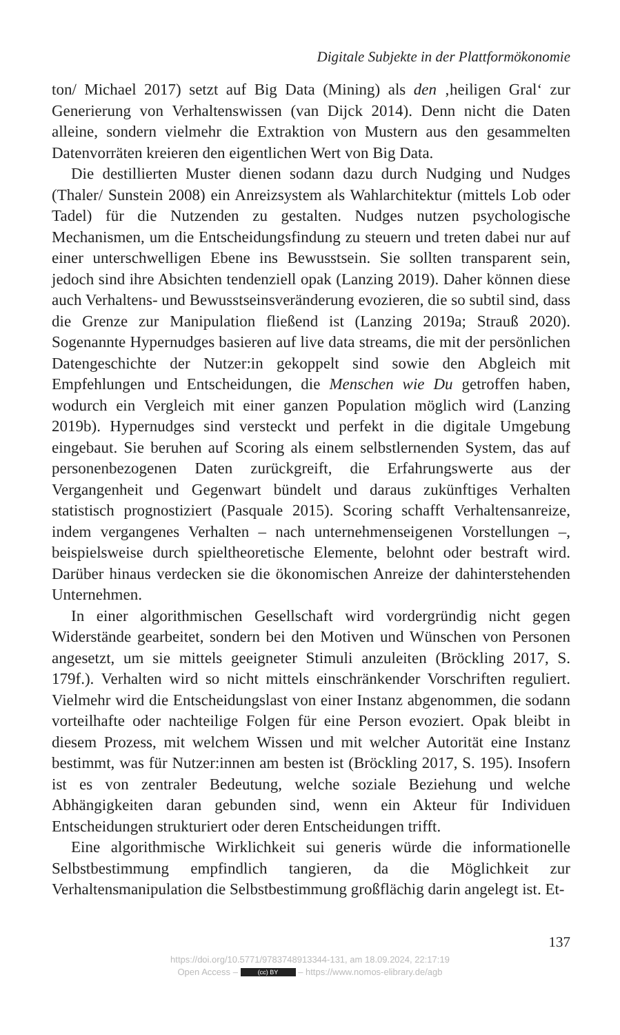Digitale Subjekte in der Plattformökonomie
ton/ Michael 2017) setzt auf Big Data (Mining) als den ‚heiligen Gral‘ zur Generierung von Verhaltenswissen (van Dijck 2014). Denn nicht die Daten alleine, sondern vielmehr die Extraktion von Mustern aus den gesammelten Datenvorräten kreieren den eigentlichen Wert von Big Data.
Die destillierten Muster dienen sodann dazu durch Nudging und Nudges (Thaler/ Sunstein 2008) ein Anreizsystem als Wahlarchitektur (mittels Lob oder Tadel) für die Nutzenden zu gestalten. Nudges nutzen psychologische Mechanismen, um die Entscheidungsfindung zu steuern und treten dabei nur auf einer unterschwelligen Ebene ins Bewusstsein. Sie sollten transparent sein, jedoch sind ihre Absichten tendenziell opak (Lanzing 2019). Daher können diese auch Verhaltens- und Bewusstseinsveränderung evozieren, die so subtil sind, dass die Grenze zur Manipulation fließend ist (Lanzing 2019a; Strauß 2020). Sogenannte Hypernudges basieren auf live data streams, die mit der persönlichen Datengeschichte der Nutzer:in gekoppelt sind sowie den Abgleich mit Empfehlungen und Entscheidungen, die Menschen wie Du getroffen haben, wodurch ein Vergleich mit einer ganzen Population möglich wird (Lanzing 2019b). Hypernudges sind versteckt und perfekt in die digitale Umgebung eingebaut. Sie beruhen auf Scoring als einem selbstlernenden System, das auf personenbezogenen Daten zurückgreift, die Erfahrungswerte aus der Vergangenheit und Gegenwart bündelt und daraus zukünftiges Verhalten statistisch prognostiziert (Pasquale 2015). Scoring schafft Verhaltensanreize, indem vergangenes Verhalten – nach unternehmenseigenen Vorstellungen –, beispielsweise durch spieltheoretische Elemente, belohnt oder bestraft wird. Darüber hinaus verdecken sie die ökonomischen Anreize der dahinterstehenden Unternehmen.
In einer algorithmischen Gesellschaft wird vordergründig nicht gegen Widerstände gearbeitet, sondern bei den Motiven und Wünschen von Personen angesetzt, um sie mittels geeigneter Stimuli anzuleiten (Bröckling 2017, S. 179f.). Verhalten wird so nicht mittels einschränkender Vorschriften reguliert. Vielmehr wird die Entscheidungslast von einer Instanz abgenommen, die sodann vorteilhafte oder nachteilige Folgen für eine Person evoziert. Opak bleibt in diesem Prozess, mit welchem Wissen und mit welcher Autorität eine Instanz bestimmt, was für Nutzer:innen am besten ist (Bröckling 2017, S. 195). Insofern ist es von zentraler Bedeutung, welche soziale Beziehung und welche Abhängigkeiten daran gebunden sind, wenn ein Akteur für Individuen Entscheidungen strukturiert oder deren Entscheidungen trifft.
Eine algorithmische Wirklichkeit sui generis würde die informationelle Selbstbestimmung empfindlich tangieren, da die Möglichkeit zur Verhaltensmanipulation die Selbstbestimmung großflächig darin angelegt ist. Et-
137
https://doi.org/10.5771/9783748913344-131, am 18.09.2024, 22:17:19
Open Access – (cc) BY – https://www.nomos-elibrary.de/agb